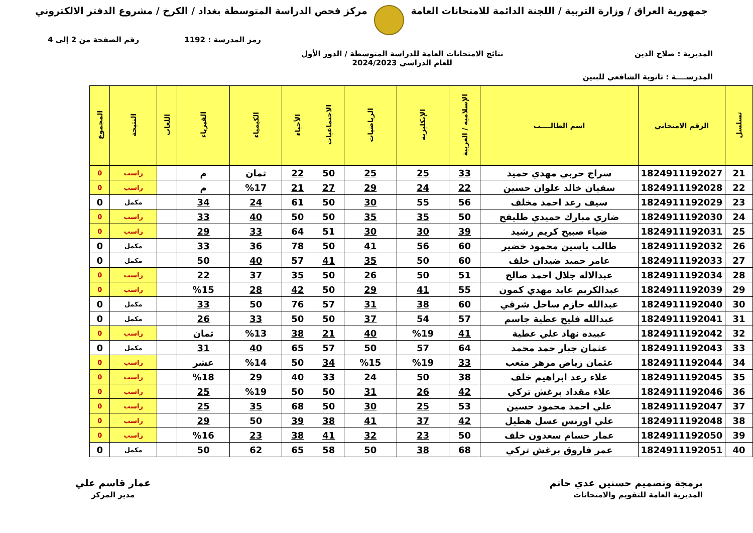جمهورية العراق / وزارة التربية / اللجنة الدائمة للامتحانات العامة
مركز فحص الدراسة المتوسطة بغداد / الكرخ / مشروع الدفتر الالكتروني
رمز المدرسة : 1192 رقم الصفحة من 2 إلى 4
المديرية : صلاح الدين نتائج الامتحانات العامة للدراسة المتوسطة / الدور الأول
للعام الدراسي 2024/2023
المدرســــة : ثانوية الشافعي للبنين
| تسلسل | الرقم الامتحاني | اسم الطالــــب | الإسلامية / العربية | الإنكليزية | الرياضيات | الاجتماعيات | الأحياء | الكيمياء | الفيزياء | اللغات | النتيجة | المجموع |
| --- | --- | --- | --- | --- | --- | --- | --- | --- | --- | --- | --- | --- |
| 21 | 1824911192027 | سراج حربي مهدي حميد | 33 | 25 | 25 | 50 | 22 | ثمان | م | | راسب | 0 |
| 22 | 1824911192028 | سفيان خالد علوان حسين | 22 | 24 | 29 | 27 | 21 | %17 | م | | راسب | 0 |
| 23 | 1824911192029 | سيف رعد احمد مخلف | 56 | 55 | 30 | 50 | 61 | 24 | 34 | | مكمل | 0 |
| 24 | 1824911192030 | ضاري مبارك حميدي طليفح | 50 | 35 | 35 | 50 | 50 | 40 | 33 | | راسب | 0 |
| 25 | 1824911192031 | ضياء صبيح كريم رشيد | 39 | 30 | 30 | 51 | 64 | 33 | 29 | | راسب | 0 |
| 26 | 1824911192032 | طالب ياسين محمود خضير | 60 | 56 | 41 | 50 | 78 | 36 | 33 | | مكمل | 0 |
| 27 | 1824911192033 | عامر حميد ضيدان خلف | 60 | 50 | 35 | 41 | 57 | 40 | 50 | | مكمل | 0 |
| 28 | 1824911192034 | عبدالاله جلال احمد صالح | 51 | 50 | 26 | 50 | 35 | 37 | 22 | | راسب | 0 |
| 29 | 1824911192039 | عبدالكريم عايد مهدي كمون | 55 | 41 | 29 | 50 | 42 | 28 | %15 | | راسب | 0 |
| 30 | 1824911192040 | عبدالله حازم ساحل شرقي | 60 | 38 | 31 | 57 | 76 | 50 | 33 | | مكمل | 0 |
| 31 | 1824911192041 | عبدالله فليح عطية جاسم | 57 | 54 | 37 | 50 | 50 | 33 | 26 | | مكمل | 0 |
| 32 | 1824911192042 | عبيده نهاد علي عطية | 41 | %19 | 40 | 21 | 38 | %13 | ثمان | | راسب | 0 |
| 33 | 1824911192043 | عثمان جبار حمد محمد | 64 | 57 | 50 | 57 | 65 | 40 | 31 | | مكمل | 0 |
| 34 | 1824911192044 | عثمان رياض مزهر متعب | 33 | %19 | %15 | 34 | 50 | %14 | عشر | | راسب | 0 |
| 35 | 1824911192045 | علاء رعد ابراهيم خلف | 38 | 50 | 24 | 33 | 40 | 29 | %18 | | راسب | 0 |
| 36 | 1824911192046 | علاء مقداد برغش تركي | 42 | 26 | 31 | 50 | 50 | %19 | 25 | | راسب | 0 |
| 37 | 1824911192047 | علي احمد محمود حسين | 53 | 25 | 30 | 50 | 68 | 35 | 25 | | راسب | 0 |
| 38 | 1824911192048 | علي اورنس عسل هطيل | 42 | 37 | 41 | 38 | 39 | 50 | 29 | | راسب | 0 |
| 39 | 1824911192050 | عمار حسام سعدون خلف | 50 | 23 | 32 | 41 | 38 | 23 | %16 | | راسب | 0 |
| 40 | 1824911192051 | عمر فاروق برغش تركي | 68 | 38 | 50 | 58 | 65 | 62 | 50 | | مكمل | 0 |
برمجة وتصميم حسنين عدي حاتم
المديرية العامة للتقويم والامتحانات
عمار قاسم علي
مدير المركز